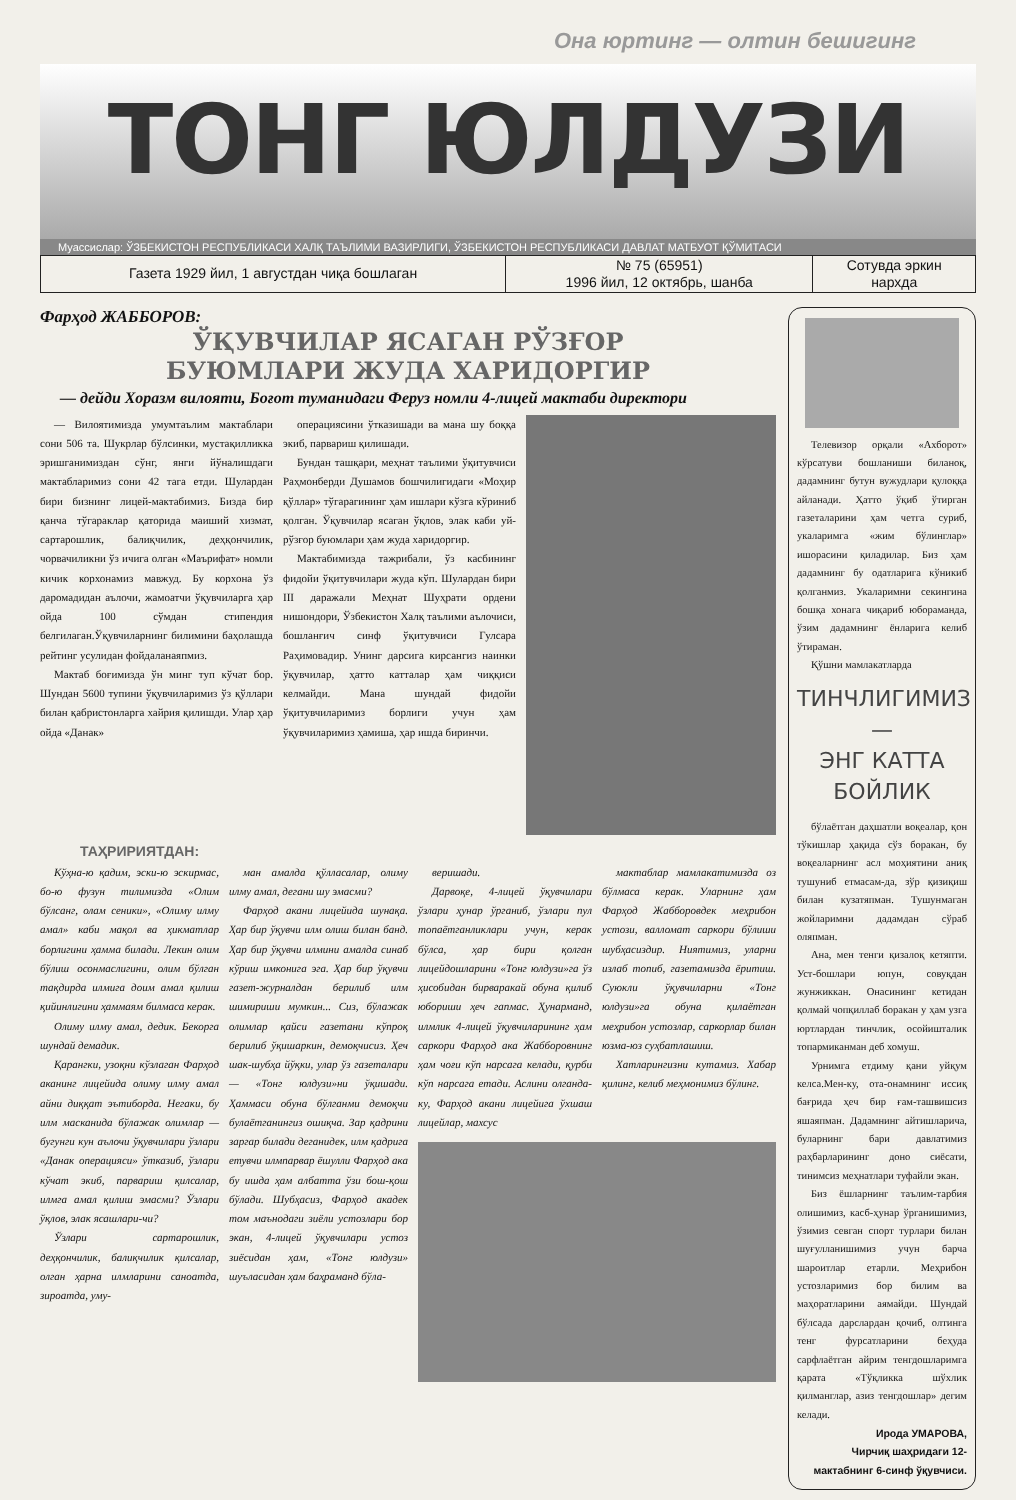Она юртинг — олтин бешигинг
ТОНГ ЮЛДУЗИ
Муассислар: ЎЗБЕКИСТОН РЕСПУБЛИКАСИ ХАЛҚ ТАЪЛИМИ ВАЗИРЛИГИ, ЎЗБЕКИСТОН РЕСПУБЛИКАСИ ДАВЛАТ МАТБУОТ ҚЎМИТАСИ
| Газета 1929 йил, 1 августдан чиқа бошлаган | № 75 (65951) 1996 йил, 12 октябрь, шанба | Сотувда эркин нархда |
Фарҳод ЖАББОРОВ:
ЎҚУВЧИЛАР ЯСАГАН РЎЗҒОР
БУЮМЛАРИ ЖУДА ХАРИДОРГИР
— дейди Хоразм вилояти, Боғот туманидаги Феруз номли 4-лицей мактаби директори
— Вилоятимизда умумтаълим мактаблари сони 506 та. Шукрлар бўлсинки, мустақилликка эришганимиздан сўнг, янги йўналишдаги мактабларимиз сони 42 тага етди. Шулардан бири бизнинг лицей-мактабимиз. Бизда бир қанча тўгараклар қаторида маиший хизмат, сартарошлик, балиқчилик, деҳқончилик, чорвачиликни ўз ичига олган «Маърифат» номли кичик корхонамиз мавжуд. Бу корхона ўз даромадидан аълочи, жамоатчи ўқувчиларга ҳар ойда 100 сўмдан стипендия белгилаган.Ўқувчиларнинг билимини баҳолашда рейтинг усулидан фойдаланаяпмиз.
Мактаб боғимизда ўн минг туп кўчат бор. Шундан 5600 тупини ўқувчиларимиз ўз қўллари билан қабристонларга хайрия қилишди. Улар ҳар ойда «Данак»
операциясини ўтказишади ва мана шу боққа экиб, парвариш қилишади.
Бундан ташқари, меҳнат таълими ўқитувчиси Раҳмонберди Душамов бошчилигидаги «Моҳир қўллар» тўгарагининг ҳам ишлари кўзга кўриниб қолган. Ўқувчилар ясаган ўқлов, элак каби уй-рўзғор буюмлари ҳам жуда харидоргир.
Мактабимизда тажрибали, ўз касбининг фидойи ўқитувчилари жуда кўп. Шулардан бири III даражали Меҳнат Шуҳрати ордени нишондори, Ўзбекистон Халқ таълими аълочиси, бошланғич синф ўқитувчиси Гулсара Раҳимовадир. Унинг дарсига кирсангиз наинки ўқувчилар, ҳатто катталар ҳам чиққиси келмайди. Мана шундай фидойи ўқитувчиларимиз борлиги учун ҳам ўқувчиларимиз ҳамиша, ҳар ишда биринчи.
ТАҲРИРИЯТДАН:
Кўҳна-ю қадим, эски-ю эскирмас, бо-ю фузун тилимизда «Олим бўлсанг, олам сеники», «Олиму илму амал» каби мақол ва ҳикматлар борлигини ҳамма билади. Лекин олим бўлиш осонмаслигини, олим бўлган тақдирда илмига доим амал қилиш қийинлигини ҳаммаям билмаса керак.
Олиму илму амал, дедик. Бекорга шундай демадик.
Қарангки, узоқни кўзлаган Фарҳод аканинг лицейида олиму илму амал айни диққат эътиборда. Негаки, бу илм масканида бўлажак олимлар — бугунги кун аълочи ўқувчилари ўзлари «Данак операцияси» ўтказиб, ўзлари кўчат экиб, парвариш қилсалар, илмга амал қилиш эмасми? Ўзлари ўқлов, элак ясашлари-чи?
Ўзлари сартарошлик, деҳқончилик, балиқчилик қилсалар, олган ҳарна илмларини саноатда, зироатда, уму-
ман амалда қўлласалар, олиму илму амал, дегани шу эмасми?
Фарҳод акани лицейида шунақа. Ҳар бир ўқувчи илм олиш билан банд. Ҳар бир ўқувчи илмини амалда синаб кўриш имконига эга. Ҳар бир ўқувчи газет-журналдан берилиб илм шимириши мумкин... Сиз, бўлажак олимлар қайси газетани кўпроқ берилиб ўқишаркин, демоқчисиз. Ҳеч шак-шубҳа йўқки, улар ўз газеталари — «Тонг юлдузи»ни ўқишади. Ҳаммаси обуна бўлганми демоқчи булаётганингиз ошиқча. Зар қадрини заргар билади деганидек, илм қадрига етувчи илмпарвар ёшулли Фарҳод ака бу ишда ҳам албатта ўзи бош-қош бўлади. Шубҳасиз, Фарҳод акадек том маънодаги зиёли устозлари бор экан, 4-лицей ўқувчилари устоз зиёсидан ҳам, «Тонг юлдузи» шуъласидан ҳам баҳраманд бўла-
веришади.
Дарвоқе, 4-лицей ўқувчилари ўзлари ҳунар ўрганиб, ўзлари пул топаётганликлари учун, керак бўлса, ҳар бири қолган лицейдошларини «Тонг юлдузи»га ўз ҳисобидан бирваракай обуна қилиб юбориши ҳеч гапмас. Ҳунарманд, илмлик 4-лицей ўқувчиларининг ҳам саркори Фарҳод ака Жабборовнинг ҳам чоғи кўп нарсага келади, қурби кўп нарсага етади. Аслини олганда-ку, Фарҳод акани лицейига ўхшаш лицейлар, махсус
мактаблар мамлакатимизда оз бўлмаса керак. Уларнинг ҳам Фарҳод Жабборовдек меҳрибон устози, валломат саркори бўлиши шубҳасиздир. Ниятимиз, уларни излаб топиб, газетамизда ёритиш. Суюкли ўқувчиларни «Тонг юлдузи»га обуна қилаётган меҳрибон устозлар, саркорлар билан юзма-юз суҳбатлашиш.
Хатларингизни кутамиз. Хабар қилинг, келиб меҳмонимиз бўлинг.
Телевизор орқали «Ахборот» кўрсатуви бошланиши биланоқ, дадамнинг бутун вужудлари қулоққа айланади. Ҳатто ўқиб ўтирган газеталарини ҳам четга суриб, укаларимга «жим бўлинглар» ишорасини қиладилар. Биз ҳам дадамнинг бу одатларига кўникиб қолганмиз. Укаларимни секингина бошқа хонага чиқариб юборамандa, ўзим дадамнинг ёнларига келиб ўтираман.
Қўшни мамлакатларда
ТИНЧЛИГИМИЗ—
ЭНГ КАТТА
БОЙЛИК
бўлаётган даҳшатли воқеалар, қон тўкишлар ҳақида сўз боракан, бу воқеаларнинг асл моҳиятини аниқ тушуниб етмасам-да, зўр қизиқиш билан кузатяпман. Тушунмаган жойларимни дадамдан сўраб оляпман.
Ана, мен тенги қизалоқ кетяпти. Уст-бошлари юпун, совуқдан жунжиккан. Онасининг кетидан қолмай чопқиллаб боракан у ҳам узга юртлардан тинчлик, осойишталик топармиканман деб хомуш.
Урнимга етдиму қани уйқум келса.Мен-ку, ота-онамнинг иссиқ бағрида ҳеч бир ғам-ташвишсиз яшаяпман. Дадамнинг айтишларича, буларнинг бари давлатимиз раҳбарларининг доно сиёсати, тинимсиз меҳнатлари туфайли экан.
Биз ёшларнинг таълим-тарбия олишимиз, касб-ҳунар ўрганишимиз, ўзимиз севган спорт турлари билан шуғулланишимиз учун барча шароитлар етарли. Меҳрибон устозларимиз бор билим ва маҳоратларини аямайди. Шундай бўлсада дарслардан қочиб, олтинга тенг фурсатларини беҳуда сарфлаётган айрим тенгдошларимга қарата «Тўқликка шўхлик қилманглар, азиз тенгдошлар» дегим келади.
Ирода УМАРОВА,
Чирчиқ шаҳридаги 12-мактабнинг 6-синф ўқувчиси.